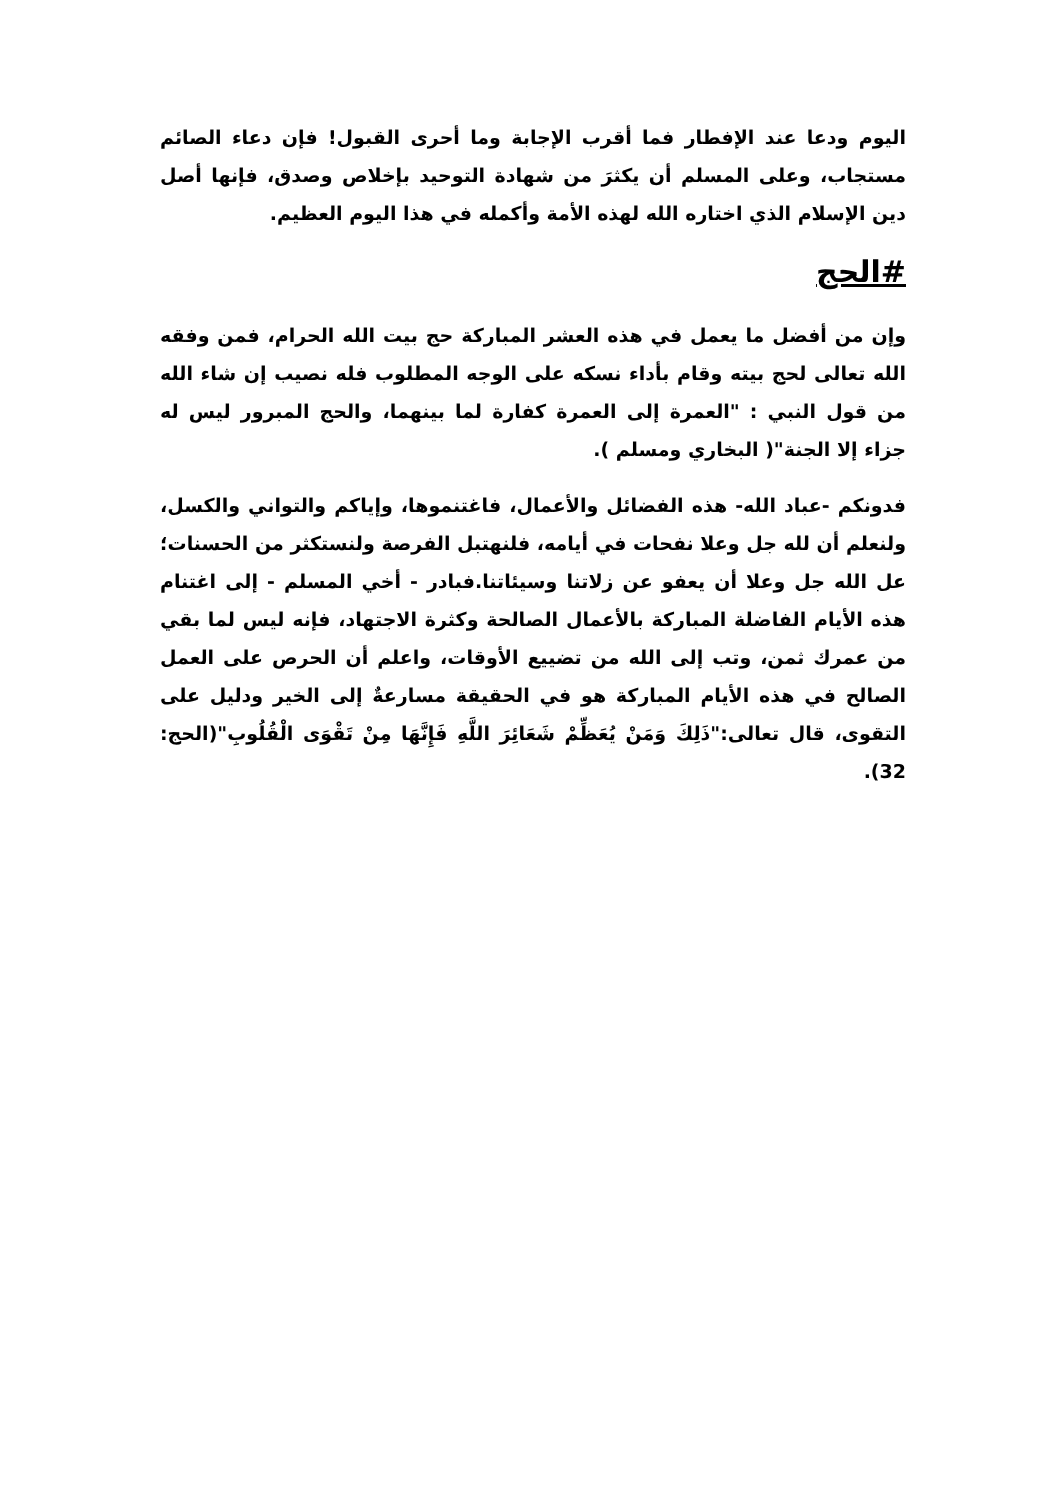اليوم ودعا عند الإفطار فما أقرب الإجابة وما أحرى القبول! فإن دعاء الصائم مستجاب، وعلى المسلم أن يكثرَ من شهادة التوحيد بإخلاص وصدق، فإنها أصل دين الإسلام الذي اختاره الله لهذه الأمة وأكمله في هذا اليوم العظيم.
#الحج
وإن من أفضل ما يعمل في هذه العشر المباركة حج بيت الله الحرام، فمن وفقه الله تعالى لحج بيته وقام بأداء نسكه على الوجه المطلوب فله نصيب إن شاء الله من قول النبي : "العمرة إلى العمرة كفارة لما بينهما، والحج المبرور ليس له جزاء إلا الجنة"( البخاري ومسلم ).
فدونكم -عباد الله- هذه الفضائل والأعمال، فاغتنموها، وإياكم والتواني والكسل، ولنعلم أن لله جل وعلا نفحات في أيامه، فلنهتبل الفرصة ولنستكثر من الحسنات؛ عل الله جل وعلا أن يعفو عن زلاتنا وسيئاتنا.فبادر - أخي المسلم - إلى اغتنام هذه الأيام الفاضلة المباركة بالأعمال الصالحة وكثرة الاجتهاد، فإنه ليس لما بقي من عمرك ثمن، وتب إلى الله من تضييع الأوقات، واعلم أن الحرص على العمل الصالح في هذه الأيام المباركة هو في الحقيقة مسارعةٌ إلى الخير ودليل على التقوى، قال تعالى:"ذَلِكَ وَمَنْ يُعَظِّمْ شَعَائِرَ اللَّهِ فَإِنَّهَا مِنْ تَقْوَى الْقُلُوبِ"(الحج: 32).